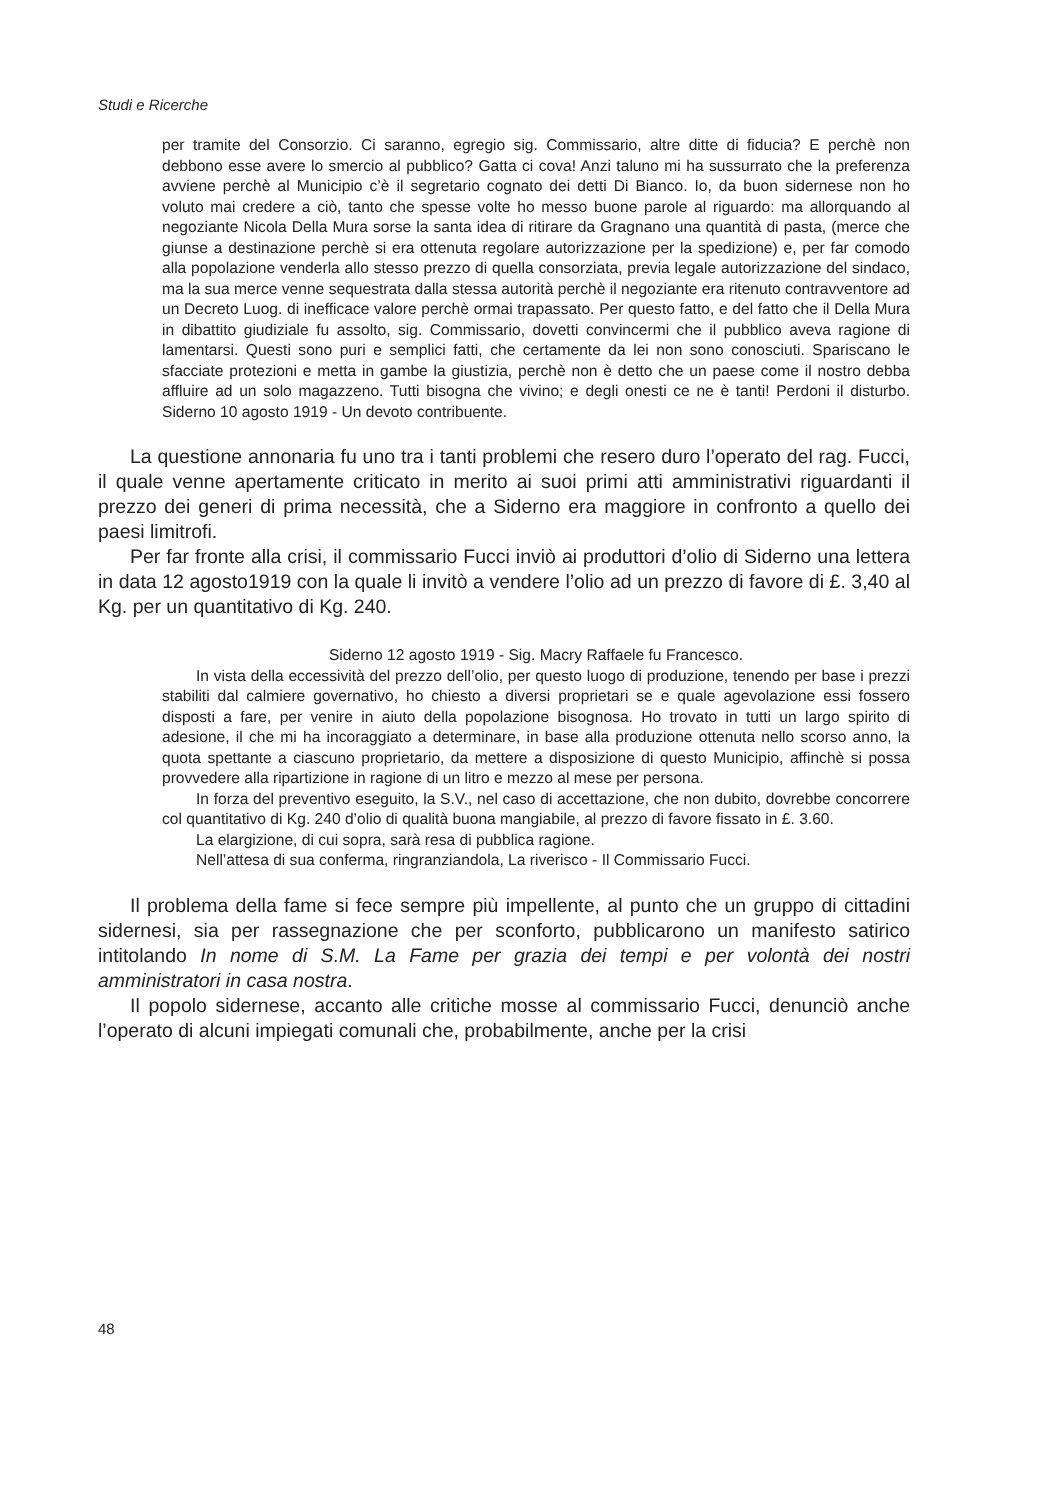Studi e Ricerche
per tramite del Consorzio. Ci saranno, egregio sig. Commissario, altre ditte di fiducia? E perchè non debbono esse avere lo smercio al pubblico? Gatta ci cova! Anzi taluno mi ha sussurrato che la preferenza avviene perchè al Municipio c’è il segretario cognato dei detti Di Bianco. Io, da buon sidernese non ho voluto mai credere a ciò, tanto che spesse volte ho messo buone parole al riguardo: ma allorquando al negoziante Nicola Della Mura sorse la santa idea di ritirare da Gragnano una quantità di pasta, (merce che giunse a destinazione perchè si era ottenuta regolare autorizzazione per la spedizione) e, per far comodo alla popolazione venderla allo stesso prezzo di quella consorziata, previa legale autorizzazione del sindaco, ma la sua merce venne sequestrata dalla stessa autorità perchè il negoziante era ritenuto contravventore ad un Decreto Luog. di inefficace valore perchè ormai trapassato. Per questo fatto, e del fatto che il Della Mura in dibattito giudiziale fu assolto, sig. Commissario, dovetti convincermi che il pubblico aveva ragione di lamentarsi. Questi sono puri e semplici fatti, che certamente da lei non sono conosciuti. Spariscano le sfacciate protezioni e metta in gambe la giustizia, perchè non è detto che un paese come il nostro debba affluire ad un solo magazzeno. Tutti bisogna che vivino; e degli onesti ce ne è tanti! Perdoni il disturbo. Siderno 10 agosto 1919 - Un devoto contribuente.
La questione annonaria fu uno tra i tanti problemi che resero duro l’operato del rag. Fucci, il quale venne apertamente criticato in merito ai suoi primi atti amministrativi riguardanti il prezzo dei generi di prima necessità, che a Siderno era maggiore in confronto a quello dei paesi limitrofi.
Per far fronte alla crisi, il commissario Fucci inviò ai produttori d’olio di Siderno una lettera in data 12 agosto1919 con la quale li invitò a vendere l’olio ad un prezzo di favore di £. 3,40 al Kg. per un quantitativo di Kg. 240.
Siderno 12 agosto 1919 - Sig. Macry Raffaele fu Francesco.
In vista della eccessività del prezzo dell’olio, per questo luogo di produzione, tenendo per base i prezzi stabiliti dal calmiere governativo, ho chiesto a diversi proprietari se e quale agevolazione essi fossero disposti a fare, per venire in aiuto della popolazione bisognosa. Ho trovato in tutti un largo spirito di adesione, il che mi ha incoraggiato a determinare, in base alla produzione ottenuta nello scorso anno, la quota spettante a ciascuno proprietario, da mettere a disposizione di questo Municipio, affinchè si possa provvedere alla ripartizione in ragione di un litro e mezzo al mese per persona.
In forza del preventivo eseguito, la S.V., nel caso di accettazione, che non dubito, dovrebbe concorrere col quantitativo di Kg. 240 d’olio di qualità buona mangiabile, al prezzo di favore fissato in £. 3.60.
La elargizione, di cui sopra, sarà resa di pubblica ragione.
Nell’attesa di sua conferma, ringranziandola, La riverisco - Il Commissario Fucci.
Il problema della fame si fece sempre più impellente, al punto che un gruppo di cittadini sidernesi, sia per rassegnazione che per sconforto, pubblicarono un manifesto satirico intitolando In nome di S.M. La Fame per grazia dei tempi e per volontà dei nostri amministratori in casa nostra.
Il popolo sidernese, accanto alle critiche mosse al commissario Fucci, denunciò anche l’operato di alcuni impiegati comunali che, probabilmente, anche per la crisi
48